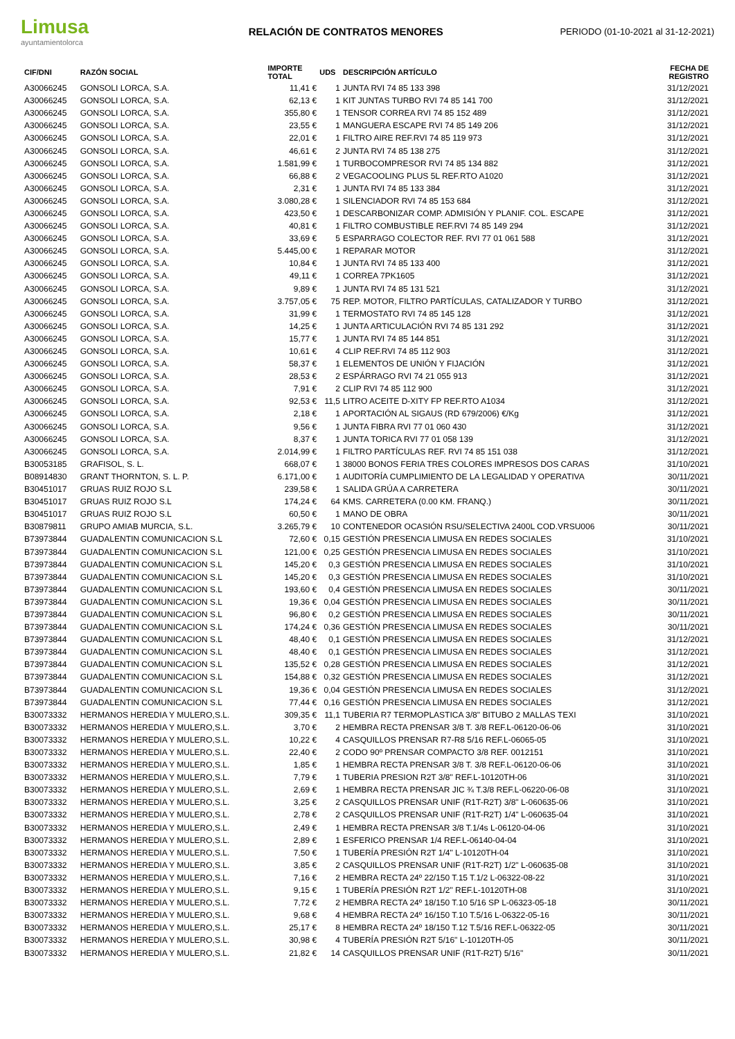Limusa
ayuntamientolorca
RELACIÓN DE CONTRATOS MENORES
PERIODO (01-10-2021 al 31-12-2021)
| CIF/DNI | RAZÓN SOCIAL | IMPORTE TOTAL | UDS | DESCRIPCIÓN ARTÍCULO | FECHA DE REGISTRO |
| --- | --- | --- | --- | --- | --- |
| A30066245 | GONSOLI LORCA, S.A. | 11,41 € | 1 | JUNTA RVI 74 85 133 398 | 31/12/2021 |
| A30066245 | GONSOLI LORCA, S.A. | 62,13 € | 1 | KIT JUNTAS TURBO RVI 74 85 141 700 | 31/12/2021 |
| A30066245 | GONSOLI LORCA, S.A. | 355,80 € | 1 | TENSOR CORREA RVI 74 85 152 489 | 31/12/2021 |
| A30066245 | GONSOLI LORCA, S.A. | 23,55 € | 1 | MANGUERA ESCAPE RVI 74 85 149 206 | 31/12/2021 |
| A30066245 | GONSOLI LORCA, S.A. | 22,01 € | 1 | FILTRO AIRE REF.RVI 74 85 119 973 | 31/12/2021 |
| A30066245 | GONSOLI LORCA, S.A. | 46,61 € | 2 | JUNTA RVI 74 85 138 275 | 31/12/2021 |
| A30066245 | GONSOLI LORCA, S.A. | 1.581,99 € | 1 | TURBOCOMPRESOR RVI 74 85 134 882 | 31/12/2021 |
| A30066245 | GONSOLI LORCA, S.A. | 66,88 € | 2 | VEGACOOLING PLUS 5L REF.RTO A1020 | 31/12/2021 |
| A30066245 | GONSOLI LORCA, S.A. | 2,31 € | 1 | JUNTA RVI 74 85 133 384 | 31/12/2021 |
| A30066245 | GONSOLI LORCA, S.A. | 3.080,28 € | 1 | SILENCIADOR RVI 74 85 153 684 | 31/12/2021 |
| A30066245 | GONSOLI LORCA, S.A. | 423,50 € | 1 | DESCARBONIZAR COMP. ADMISIÓN Y PLANIF. COL. ESCAPE | 31/12/2021 |
| A30066245 | GONSOLI LORCA, S.A. | 40,81 € | 1 | FILTRO COMBUSTIBLE REF.RVI 74 85 149 294 | 31/12/2021 |
| A30066245 | GONSOLI LORCA, S.A. | 33,69 € | 5 | ESPARRAGO COLECTOR REF. RVI 77 01 061 588 | 31/12/2021 |
| A30066245 | GONSOLI LORCA, S.A. | 5.445,00 € | 1 | REPARAR MOTOR | 31/12/2021 |
| A30066245 | GONSOLI LORCA, S.A. | 10,84 € | 1 | JUNTA RVI 74 85 133 400 | 31/12/2021 |
| A30066245 | GONSOLI LORCA, S.A. | 49,11 € | 1 | CORREA 7PK1605 | 31/12/2021 |
| A30066245 | GONSOLI LORCA, S.A. | 9,89 € | 1 | JUNTA RVI 74 85 131 521 | 31/12/2021 |
| A30066245 | GONSOLI LORCA, S.A. | 3.757,05 € | 75 | REP. MOTOR, FILTRO PARTÍCULAS, CATALIZADOR Y TURBO | 31/12/2021 |
| A30066245 | GONSOLI LORCA, S.A. | 31,99 € | 1 | TERMOSTATO RVI 74 85 145 128 | 31/12/2021 |
| A30066245 | GONSOLI LORCA, S.A. | 14,25 € | 1 | JUNTA ARTICULACIÓN RVI 74 85 131 292 | 31/12/2021 |
| A30066245 | GONSOLI LORCA, S.A. | 15,77 € | 1 | JUNTA RVI 74 85 144 851 | 31/12/2021 |
| A30066245 | GONSOLI LORCA, S.A. | 10,61 € | 4 | CLIP REF.RVI 74 85 112 903 | 31/12/2021 |
| A30066245 | GONSOLI LORCA, S.A. | 58,37 € | 1 | ELEMENTOS DE UNIÓN Y FIJACIÓN | 31/12/2021 |
| A30066245 | GONSOLI LORCA, S.A. | 28,53 € | 2 | ESPÁRRAGO RVI 74 21 055 913 | 31/12/2021 |
| A30066245 | GONSOLI LORCA, S.A. | 7,91 € | 2 | CLIP RVI 74 85 112 900 | 31/12/2021 |
| A30066245 | GONSOLI LORCA, S.A. | 92,53 € | 11,5 | LITRO ACEITE D-XITY FP REF.RTO A1034 | 31/12/2021 |
| A30066245 | GONSOLI LORCA, S.A. | 2,18 € | 1 | APORTACIÓN AL SIGAUS (RD 679/2006) €/Kg | 31/12/2021 |
| A30066245 | GONSOLI LORCA, S.A. | 9,56 € | 1 | JUNTA FIBRA RVI 77 01 060 430 | 31/12/2021 |
| A30066245 | GONSOLI LORCA, S.A. | 8,37 € | 1 | JUNTA TORICA RVI 77 01 058 139 | 31/12/2021 |
| A30066245 | GONSOLI LORCA, S.A. | 2.014,99 € | 1 | FILTRO PARTÍCULAS REF. RVI 74 85 151 038 | 31/12/2021 |
| B30053185 | GRAFISOL, S. L. | 668,07 € | 1 | 38000 BONOS FERIA TRES COLORES IMPRESOS DOS CARAS | 31/10/2021 |
| B08914830 | GRANT THORNTON, S. L. P. | 6.171,00 € | 1 | AUDITORÍA CUMPLIMIENTO DE LA LEGALIDAD Y OPERATIVA | 30/11/2021 |
| B30451017 | GRUAS RUIZ ROJO S.L | 239,58 € | 1 | SALIDA GRÚA A CARRETERA | 30/11/2021 |
| B30451017 | GRUAS RUIZ ROJO S.L | 174,24 € | 64 | KMS. CARRETERA (0.00 KM. FRANQ.) | 30/11/2021 |
| B30451017 | GRUAS RUIZ ROJO S.L | 60,50 € | 1 | MANO DE OBRA | 30/11/2021 |
| B30879811 | GRUPO AMIAB MURCIA, S.L. | 3.265,79 € | 10 | CONTENEDOR OCASIÓN RSU/SELECTIVA 2400L COD.VRSU006 | 30/11/2021 |
| B73973844 | GUADALENTIN COMUNICACION S.L | 72,60 € | 0,15 | GESTIÓN PRESENCIA LIMUSA EN REDES SOCIALES | 31/10/2021 |
| B73973844 | GUADALENTIN COMUNICACION S.L | 121,00 € | 0,25 | GESTIÓN PRESENCIA LIMUSA EN REDES SOCIALES | 31/10/2021 |
| B73973844 | GUADALENTIN COMUNICACION S.L | 145,20 € | 0,3 | GESTIÓN PRESENCIA LIMUSA EN REDES SOCIALES | 31/10/2021 |
| B73973844 | GUADALENTIN COMUNICACION S.L | 145,20 € | 0,3 | GESTIÓN PRESENCIA LIMUSA EN REDES SOCIALES | 31/10/2021 |
| B73973844 | GUADALENTIN COMUNICACION S.L | 193,60 € | 0,4 | GESTIÓN PRESENCIA LIMUSA EN REDES SOCIALES | 30/11/2021 |
| B73973844 | GUADALENTIN COMUNICACION S.L | 19,36 € | 0,04 | GESTIÓN PRESENCIA LIMUSA EN REDES SOCIALES | 30/11/2021 |
| B73973844 | GUADALENTIN COMUNICACION S.L | 96,80 € | 0,2 | GESTIÓN PRESENCIA LIMUSA EN REDES SOCIALES | 30/11/2021 |
| B73973844 | GUADALENTIN COMUNICACION S.L | 174,24 € | 0,36 | GESTIÓN PRESENCIA LIMUSA EN REDES SOCIALES | 30/11/2021 |
| B73973844 | GUADALENTIN COMUNICACION S.L | 48,40 € | 0,1 | GESTIÓN PRESENCIA LIMUSA EN REDES SOCIALES | 31/12/2021 |
| B73973844 | GUADALENTIN COMUNICACION S.L | 48,40 € | 0,1 | GESTIÓN PRESENCIA LIMUSA EN REDES SOCIALES | 31/12/2021 |
| B73973844 | GUADALENTIN COMUNICACION S.L | 135,52 € | 0,28 | GESTIÓN PRESENCIA LIMUSA EN REDES SOCIALES | 31/12/2021 |
| B73973844 | GUADALENTIN COMUNICACION S.L | 154,88 € | 0,32 | GESTIÓN PRESENCIA LIMUSA EN REDES SOCIALES | 31/12/2021 |
| B73973844 | GUADALENTIN COMUNICACION S.L | 19,36 € | 0,04 | GESTIÓN PRESENCIA LIMUSA EN REDES SOCIALES | 31/12/2021 |
| B73973844 | GUADALENTIN COMUNICACION S.L | 77,44 € | 0,16 | GESTIÓN PRESENCIA LIMUSA EN REDES SOCIALES | 31/12/2021 |
| B30073332 | HERMANOS HEREDIA Y MULERO,S.L. | 309,35 € | 11,1 | TUBERIA R7 TERMOPLASTICA 3/8" BITUBO 2 MALLAS TEXI | 31/10/2021 |
| B30073332 | HERMANOS HEREDIA Y MULERO,S.L. | 3,70 € | 2 | HEMBRA RECTA PRENSAR 3/8 T. 3/8 REF.L-06120-06-06 | 31/10/2021 |
| B30073332 | HERMANOS HEREDIA Y MULERO,S.L. | 10,22 € | 4 | CASQUILLOS PRENSAR R7-R8 5/16 REF.L-06065-05 | 31/10/2021 |
| B30073332 | HERMANOS HEREDIA Y MULERO,S.L. | 22,40 € | 2 | CODO 90º PRENSAR COMPACTO 3/8 REF. 0012151 | 31/10/2021 |
| B30073332 | HERMANOS HEREDIA Y MULERO,S.L. | 1,85 € | 1 | HEMBRA RECTA PRENSAR 3/8 T. 3/8 REF.L-06120-06-06 | 31/10/2021 |
| B30073332 | HERMANOS HEREDIA Y MULERO,S.L. | 7,79 € | 1 | TUBERIA PRESION R2T 3/8" REF.L-10120TH-06 | 31/10/2021 |
| B30073332 | HERMANOS HEREDIA Y MULERO,S.L. | 2,69 € | 1 | HEMBRA RECTA PRENSAR JIC ¾ T.3/8 REF.L-06220-06-08 | 31/10/2021 |
| B30073332 | HERMANOS HEREDIA Y MULERO,S.L. | 3,25 € | 2 | CASQUILLOS PRENSAR UNIF (R1T-R2T) 3/8" L-060635-06 | 31/10/2021 |
| B30073332 | HERMANOS HEREDIA Y MULERO,S.L. | 2,78 € | 2 | CASQUILLOS PRENSAR UNIF (R1T-R2T) 1/4" L-060635-04 | 31/10/2021 |
| B30073332 | HERMANOS HEREDIA Y MULERO,S.L. | 2,49 € | 1 | HEMBRA RECTA PRENSAR 3/8 T.1/4s L-06120-04-06 | 31/10/2021 |
| B30073332 | HERMANOS HEREDIA Y MULERO,S.L. | 2,89 € | 1 | ESFERICO PRENSAR 1/4 REF.L-06140-04-04 | 31/10/2021 |
| B30073332 | HERMANOS HEREDIA Y MULERO,S.L. | 7,50 € | 1 | TUBERÍA PRESIÓN R2T 1/4" L-10120TH-04 | 31/10/2021 |
| B30073332 | HERMANOS HEREDIA Y MULERO,S.L. | 3,85 € | 2 | CASQUILLOS PRENSAR UNIF (R1T-R2T) 1/2" L-060635-08 | 31/10/2021 |
| B30073332 | HERMANOS HEREDIA Y MULERO,S.L. | 7,16 € | 2 | HEMBRA RECTA 24º 22/150 T.15 T.1/2 L-06322-08-22 | 31/10/2021 |
| B30073332 | HERMANOS HEREDIA Y MULERO,S.L. | 9,15 € | 1 | TUBERÍA PRESIÓN R2T 1/2" REF.L-10120TH-08 | 31/10/2021 |
| B30073332 | HERMANOS HEREDIA Y MULERO,S.L. | 7,72 € | 2 | HEMBRA RECTA 24º 18/150 T.10 5/16 SP L-06323-05-18 | 30/11/2021 |
| B30073332 | HERMANOS HEREDIA Y MULERO,S.L. | 9,68 € | 4 | HEMBRA RECTA 24º 16/150 T.10 T.5/16 L-06322-05-16 | 30/11/2021 |
| B30073332 | HERMANOS HEREDIA Y MULERO,S.L. | 25,17 € | 8 | HEMBRA RECTA 24º 18/150 T.12 T.5/16 REF.L-06322-05 | 30/11/2021 |
| B30073332 | HERMANOS HEREDIA Y MULERO,S.L. | 30,98 € | 4 | TUBERÍA PRESIÓN R2T 5/16" L-10120TH-05 | 30/11/2021 |
| B30073332 | HERMANOS HEREDIA Y MULERO,S.L. | 21,82 € | 14 | CASQUILLOS PRENSAR UNIF (R1T-R2T) 5/16" | 30/11/2021 |